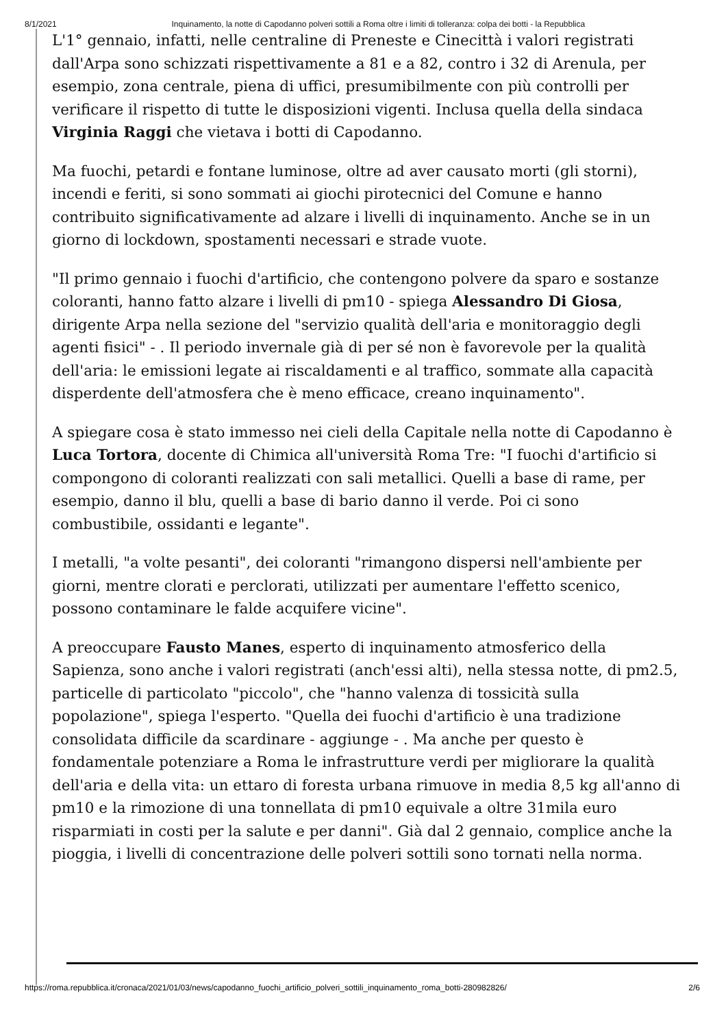8/1/2021 Inquinamento, la notte di Capodanno polveri sottili a Roma oltre i limiti di tolleranza: colpa dei botti - la Repubblica
L'1° gennaio, infatti, nelle centraline di Preneste e Cinecittà i valori registrati dall'Arpa sono schizzati rispettivamente a 81 e a 82, contro i 32 di Arenula, per esempio, zona centrale, piena di uffici, presumibilmente con più controlli per verificare il rispetto di tutte le disposizioni vigenti. Inclusa quella della sindaca Virginia Raggi che vietava i botti di Capodanno.
Ma fuochi, petardi e fontane luminose, oltre ad aver causato morti (gli storni), incendi e feriti, si sono sommati ai giochi pirotecnici del Comune e hanno contribuito significativamente ad alzare i livelli di inquinamento. Anche se in un giorno di lockdown, spostamenti necessari e strade vuote.
"Il primo gennaio i fuochi d'artificio, che contengono polvere da sparo e sostanze coloranti, hanno fatto alzare i livelli di pm10 - spiega Alessandro Di Giosa, dirigente Arpa nella sezione del "servizio qualità dell'aria e monitoraggio degli agenti fisici" - . Il periodo invernale già di per sé non è favorevole per la qualità dell'aria: le emissioni legate ai riscaldamenti e al traffico, sommate alla capacità disperdente dell'atmosfera che è meno efficace, creano inquinamento".
A spiegare cosa è stato immesso nei cieli della Capitale nella notte di Capodanno è Luca Tortora, docente di Chimica all'università Roma Tre: "I fuochi d'artificio si compongono di coloranti realizzati con sali metallici. Quelli a base di rame, per esempio, danno il blu, quelli a base di bario danno il verde. Poi ci sono combustibile, ossidanti e legante".
I metalli, "a volte pesanti", dei coloranti "rimangono dispersi nell'ambiente per giorni, mentre clorati e perclorati, utilizzati per aumentare l'effetto scenico, possono contaminare le falde acquifere vicine".
A preoccupare Fausto Manes, esperto di inquinamento atmosferico della Sapienza, sono anche i valori registrati (anch'essi alti), nella stessa notte, di pm2.5, particelle di particolato "piccolo", che "hanno valenza di tossicità sulla popolazione", spiega l'esperto. "Quella dei fuochi d'artificio è una tradizione consolidata difficile da scardinare - aggiunge - . Ma anche per questo è fondamentale potenziare a Roma le infrastrutture verdi per migliorare la qualità dell'aria e della vita: un ettaro di foresta urbana rimuove in media 8,5 kg all'anno di pm10 e la rimozione di una tonnellata di pm10 equivale a oltre 31mila euro risparmiati in costi per la salute e per danni". Già dal 2 gennaio, complice anche la pioggia, i livelli di concentrazione delle polveri sottili sono tornati nella norma.
https://roma.repubblica.it/cronaca/2021/01/03/news/capodanno_fuochi_artificio_polveri_sottili_inquinamento_roma_botti-280982826/ 2/6